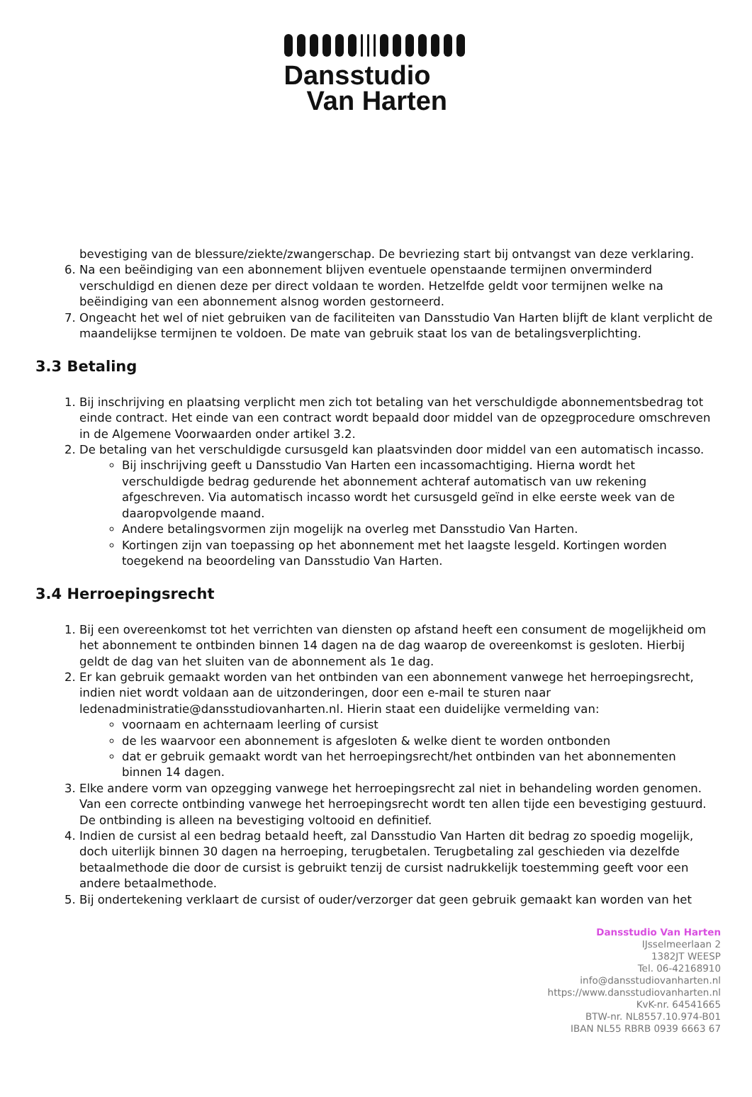Dansstudio
Van Harten
bevestiging van de blessure/ziekte/zwangerschap. De bevriezing start bij ontvangst van deze verklaring.
6. Na een beëindiging van een abonnement blijven eventuele openstaande termijnen onverminderd verschuldigd en dienen deze per direct voldaan te worden. Hetzelfde geldt voor termijnen welke na beëindiging van een abonnement alsnog worden gestorneerd.
7. Ongeacht het wel of niet gebruiken van de faciliteiten van Dansstudio Van Harten blijft de klant verplicht de maandelijkse termijnen te voldoen. De mate van gebruik staat los van de betalingsverplichting.
3.3 Betaling
1. Bij inschrijving en plaatsing verplicht men zich tot betaling van het verschuldigde abonnementsbedrag tot einde contract. Het einde van een contract wordt bepaald door middel van de opzegprocedure omschreven in de Algemene Voorwaarden onder artikel 3.2.
2. De betaling van het verschuldigde cursusgeld kan plaatsvinden door middel van een automatisch incasso.
Bij inschrijving geeft u Dansstudio Van Harten een incassomachtiging. Hierna wordt het verschuldigde bedrag gedurende het abonnement achteraf automatisch van uw rekening afgeschreven. Via automatisch incasso wordt het cursusgeld geïnd in elke eerste week van de daaropvolgende maand.
Andere betalingsvormen zijn mogelijk na overleg met Dansstudio Van Harten.
Kortingen zijn van toepassing op het abonnement met het laagste lesgeld. Kortingen worden toegekend na beoordeling van Dansstudio Van Harten.
3.4 Herroepingsrecht
1. Bij een overeenkomst tot het verrichten van diensten op afstand heeft een consument de mogelijkheid om het abonnement te ontbinden binnen 14 dagen na de dag waarop de overeenkomst is gesloten. Hierbij geldt de dag van het sluiten van de abonnement als 1e dag.
2. Er kan gebruik gemaakt worden van het ontbinden van een abonnement vanwege het herroepingsrecht, indien niet wordt voldaan aan de uitzonderingen, door een e-mail te sturen naar ledenadministratie@dansstudiovanharten.nl. Hierin staat een duidelijke vermelding van:
voornaam en achternaam leerling of cursist
de les waarvoor een abonnement is afgesloten & welke dient te worden ontbonden
dat er gebruik gemaakt wordt van het herroepingsrecht/het ontbinden van het abonnementen binnen 14 dagen.
3. Elke andere vorm van opzegging vanwege het herroepingsrecht zal niet in behandeling worden genomen. Van een correcte ontbinding vanwege het herroepingsrecht wordt ten allen tijde een bevestiging gestuurd. De ontbinding is alleen na bevestiging voltooid en definitief.
4. Indien de cursist al een bedrag betaald heeft, zal Dansstudio Van Harten dit bedrag zo spoedig mogelijk, doch uiterlijk binnen 30 dagen na herroeping, terugbetalen. Terugbetaling zal geschieden via dezelfde betaalmethode die door de cursist is gebruikt tenzij de cursist nadrukkelijk toestemming geeft voor een andere betaalmethode.
5. Bij ondertekening verklaart de cursist of ouder/verzorger dat geen gebruik gemaakt kan worden van het
Dansstudio Van Harten
IJsselmeerlaan 2
1382JT WEESP
Tel. 06-42168910
info@dansstudiovanharten.nl
https://www.dansstudiovanharten.nl
KvK-nr. 64541665
BTW-nr. NL8557.10.974-B01
IBAN NL55 RBRB 0939 6663 67